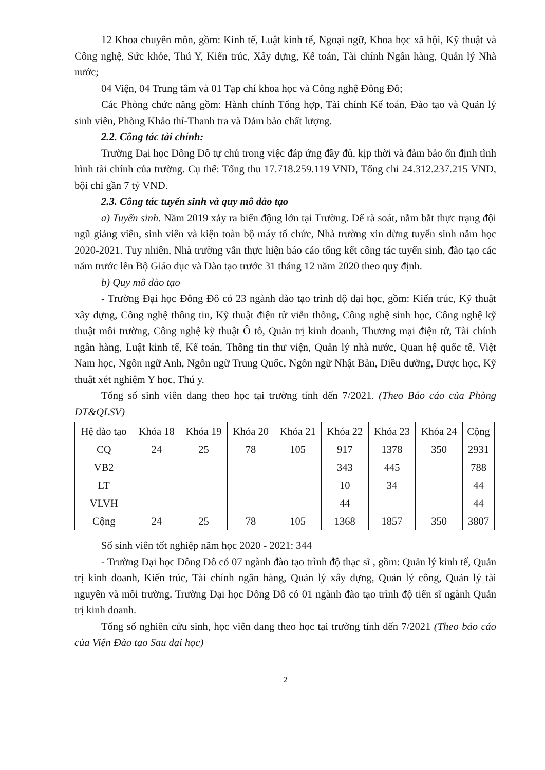12 Khoa chuyên môn, gồm: Kinh tế, Luật kinh tế, Ngoại ngữ, Khoa học xã hội, Kỹ thuật và Công nghệ, Sức khỏe, Thú Y, Kiến trúc, Xây dựng, Kế toán, Tài chính Ngân hàng, Quản lý Nhà nước;
04 Viện, 04 Trung tâm và 01 Tạp chí khoa học và Công nghệ Đông Đô;
Các Phòng chức năng gồm: Hành chính Tổng hợp, Tài chính Kế toán, Đào tạo và Quản lý sinh viên, Phòng Khảo thí-Thanh tra và Đảm bảo chất lượng.
2.2. Công tác tài chính:
Trường Đại học Đông Đô tự chủ trong việc đáp ứng đầy đủ, kịp thời và đảm bảo ổn định tình hình tài chính của trường. Cụ thể: Tổng thu 17.718.259.119 VND, Tổng chi 24.312.237.215 VND, bội chi gần 7 tỷ VND.
2.3. Công tác tuyển sinh và quy mô đào tạo
a) Tuyển sinh. Năm 2019 xảy ra biến động lớn tại Trường. Để rà soát, nắm bắt thực trạng đội ngũ giảng viên, sinh viên và kiện toàn bộ máy tổ chức, Nhà trường xin dừng tuyển sinh năm học 2020-2021. Tuy nhiên, Nhà trường vẫn thực hiện báo cáo tổng kết công tác tuyển sinh, đào tạo các năm trước lên Bộ Giáo dục và Đào tạo trước 31 tháng 12 năm 2020 theo quy định.
b) Quy mô đào tạo
- Trường Đại học Đông Đô có 23 ngành đào tạo trình độ đại học, gồm: Kiến trúc, Kỹ thuật xây dựng, Công nghệ thông tin, Kỹ thuật điện tử viễn thông, Công nghệ sinh học, Công nghệ kỹ thuật môi trường, Công nghệ kỹ thuật Ô tô, Quản trị kinh doanh, Thương mại điện tử, Tài chính ngân hàng, Luật kinh tế, Kế toán, Thông tin thư viện, Quản lý nhà nước, Quan hệ quốc tế, Việt Nam học, Ngôn ngữ Anh, Ngôn ngữ Trung Quốc, Ngôn ngữ Nhật Bản, Điều dưỡng, Dược học, Kỹ thuật xét nghiệm Y học, Thú y.
Tổng số sinh viên đang theo học tại trường tính đến 7/2021. (Theo Báo cáo của Phòng ĐT&QLSV)
| Hệ đào tạo | Khóa 18 | Khóa 19 | Khóa 20 | Khóa 21 | Khóa 22 | Khóa 23 | Khóa 24 | Cộng |
| --- | --- | --- | --- | --- | --- | --- | --- | --- |
| CQ | 24 | 25 | 78 | 105 | 917 | 1378 | 350 | 2931 |
| VB2 | | | | | 343 | 445 | | 788 |
| LT | | | | | 10 | 34 | | 44 |
| VLVH | | | | | 44 | | | 44 |
| Cộng | 24 | 25 | 78 | 105 | 1368 | 1857 | 350 | 3807 |
Số sinh viên tốt nghiệp năm học 2020 - 2021: 344
- Trường Đại học Đông Đô có 07 ngành đào tạo trình độ thạc sĩ , gồm: Quản lý kinh tế, Quản trị kinh doanh, Kiến trúc, Tài chính ngân hàng, Quản lý xây dựng, Quản lý công, Quản lý tài nguyên và môi trường. Trường Đại học Đông Đô có 01 ngành đào tạo trình độ tiến sĩ ngành Quản trị kinh doanh.
Tổng số nghiên cứu sinh, học viên đang theo học tại trường tính đến 7/2021 (Theo báo cáo của Viện Đào tạo Sau đại học)
2